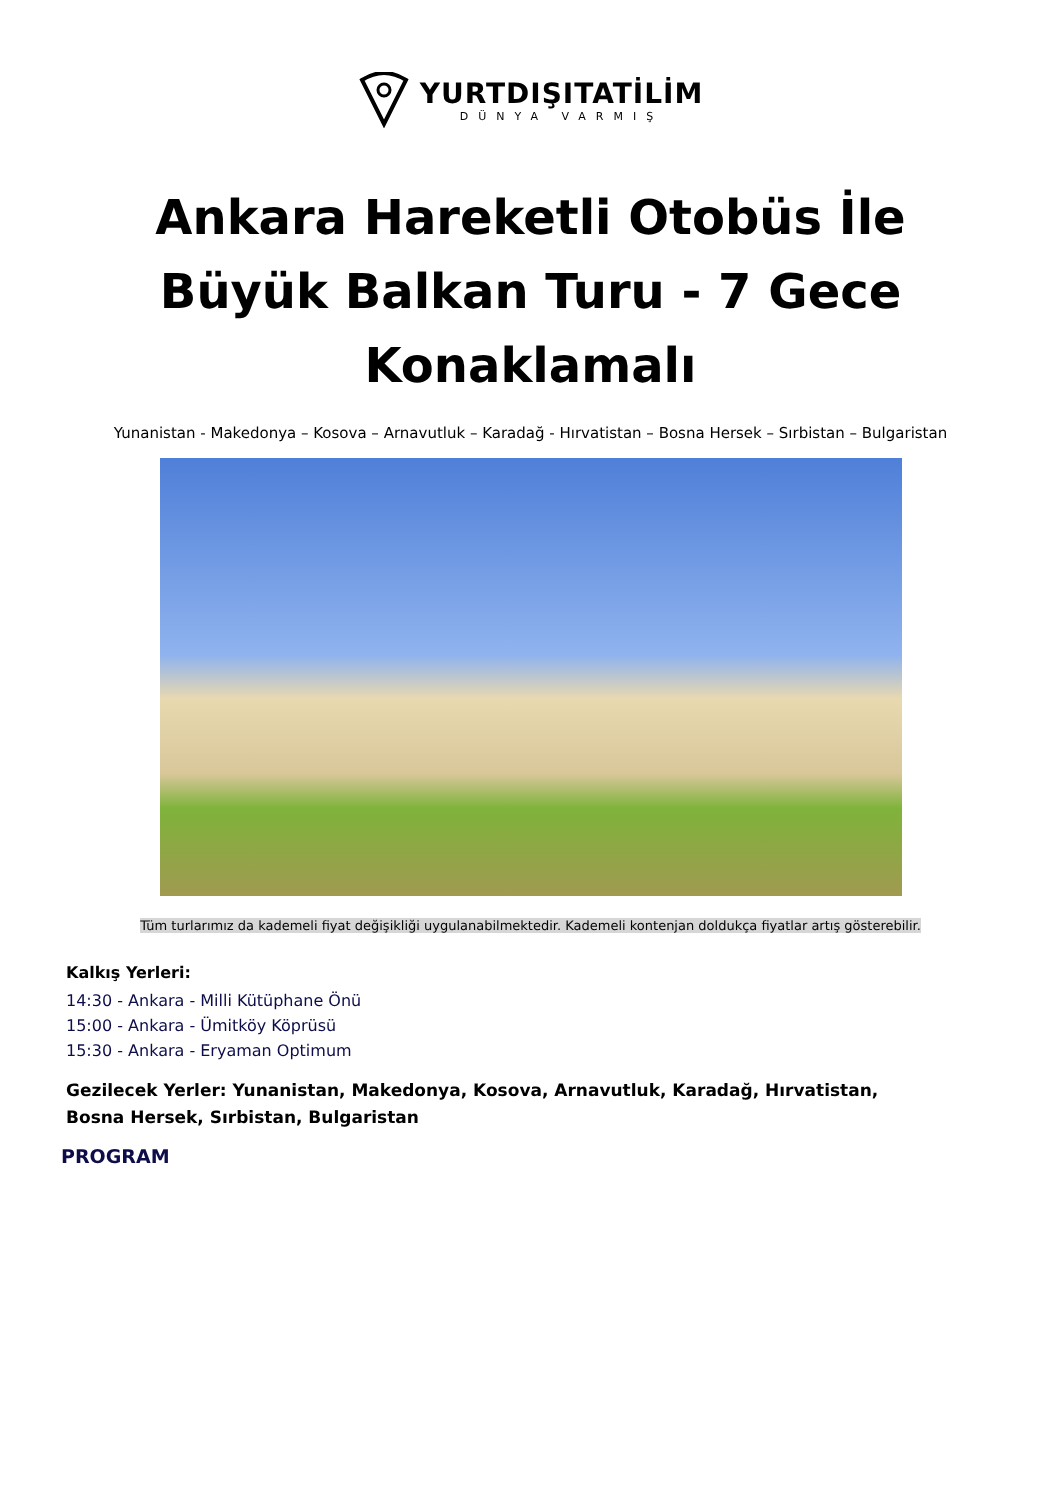YURTDIŞITATİLİM
DÜNYA VARMIŞ
Ankara Hareketli Otobüs İle Büyük Balkan Turu - 7 Gece Konaklamalı
Yunanistan - Makedonya – Kosova – Arnavutluk – Karadağ - Hırvatistan – Bosna Hersek – Sırbistan – Bulgaristan
Tüm turlarımız da kademeli fiyat değişikliği uygulanabilmektedir. Kademeli kontenjan doldukça fiyatlar artış gösterebilir.
Kalkış Yerleri:
14:30 - Ankara - Milli Kütüphane Önü
15:00 - Ankara - Ümitköy Köprüsü
15:30 - Ankara - Eryaman Optimum
Gezilecek Yerler: Yunanistan, Makedonya, Kosova, Arnavutluk, Karadağ, Hırvatistan, Bosna Hersek, Sırbistan, Bulgaristan
PROGRAM